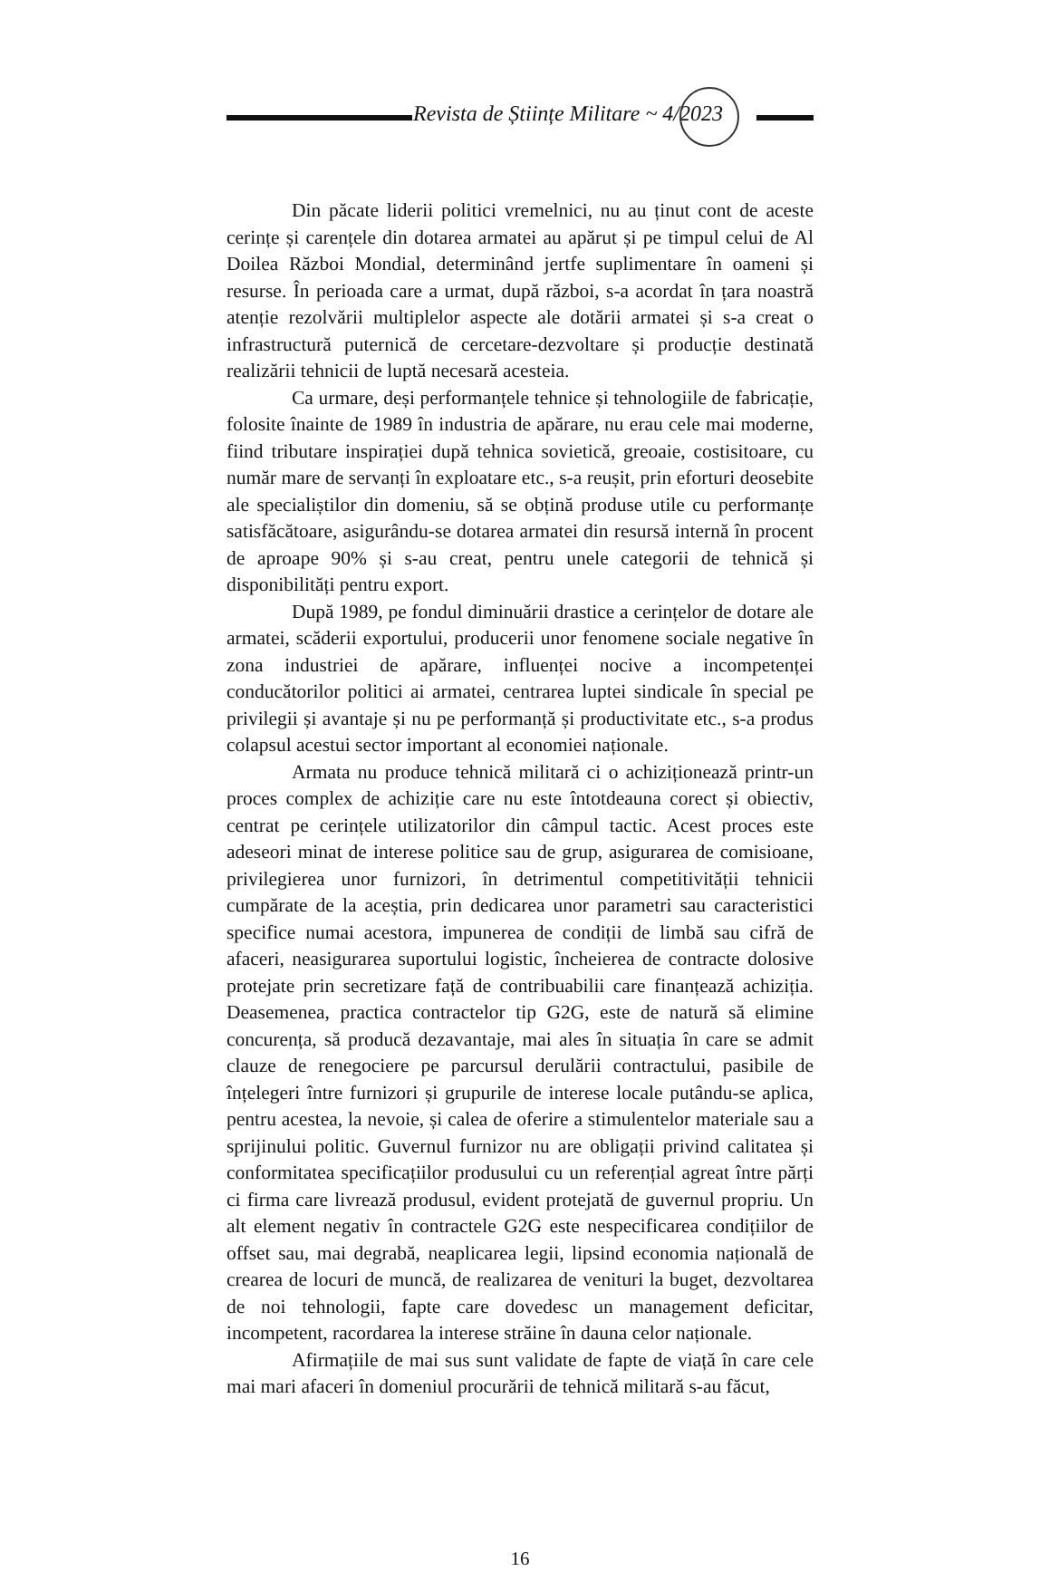Revista de Științe Militare ~ 4/2023
Din păcate liderii politici vremelnici, nu au ținut cont de aceste cerințe și carențele din dotarea armatei au apărut și pe timpul celui de Al Doilea Război Mondial, determinând jertfe suplimentare în oameni și resurse. În perioada care a urmat, după război, s-a acordat în țara noastră atenție rezolvării multiplelor aspecte ale dotării armatei și s-a creat o infrastructură puternică de cercetare-dezvoltare și producție destinată realizării tehnicii de luptă necesară acesteia.
Ca urmare, deși performanțele tehnice și tehnologiile de fabricație, folosite înainte de 1989 în industria de apărare, nu erau cele mai moderne, fiind tributare inspirației după tehnica sovietică, greoaie, costisitoare, cu număr mare de servanți în exploatare etc., s-a reușit, prin eforturi deosebite ale specialiștilor din domeniu, să se obțină produse utile cu performanțe satisfăcătoare, asigurându-se dotarea armatei din resursă internă în procent de aproape 90% și s-au creat, pentru unele categorii de tehnică și disponibilități pentru export.
După 1989, pe fondul diminuării drastice a cerințelor de dotare ale armatei, scăderii exportului, producerii unor fenomene sociale negative în zona industriei de apărare, influenței nocive a incompetenței conducătorilor politici ai armatei, centrarea luptei sindicale în special pe privilegii și avantaje și nu pe performanță și productivitate etc., s-a produs colapsul acestui sector important al economiei naționale.
Armata nu produce tehnică militară ci o achiziționează printr-un proces complex de achiziție care nu este întotdeauna corect și obiectiv, centrat pe cerințele utilizatorilor din câmpul tactic. Acest proces este adeseori minat de interese politice sau de grup, asigurarea de comisioane, privilegierea unor furnizori, în detrimentul competitivității tehnicii cumpărate de la aceștia, prin dedicarea unor parametri sau caracteristici specifice numai acestora, impunerea de condiții de limbă sau cifră de afaceri, neasigurarea suportului logistic, încheierea de contracte dolosive protejate prin secretizare față de contribuabilii care finanțează achiziția. Deasemenea, practica contractelor tip G2G, este de natură să elimine concurența, să producă dezavantaje, mai ales în situația în care se admit clauze de renegociere pe parcursul derulării contractului, pasibile de înțelegeri între furnizori și grupurile de interese locale putându-se aplica, pentru acestea, la nevoie, și calea de oferire a stimulentelor materiale sau a sprijinului politic. Guvernul furnizor nu are obligații privind calitatea și conformitatea specificațiilor produsului cu un referențial agreat între părți ci firma care livrează produsul, evident protejată de guvernul propriu. Un alt element negativ în contractele G2G este nespecificarea condițiilor de offset sau, mai degrabă, neaplicarea legii, lipsind economia națională de crearea de locuri de muncă, de realizarea de venituri la buget, dezvoltarea de noi tehnologii, fapte care dovedesc un management deficitar, incompetent, racordarea la interese străine în dauna celor naționale.
Afirmațiile de mai sus sunt validate de fapte de viață în care cele mai mari afaceri în domeniul procurării de tehnică militară s-au făcut,
16